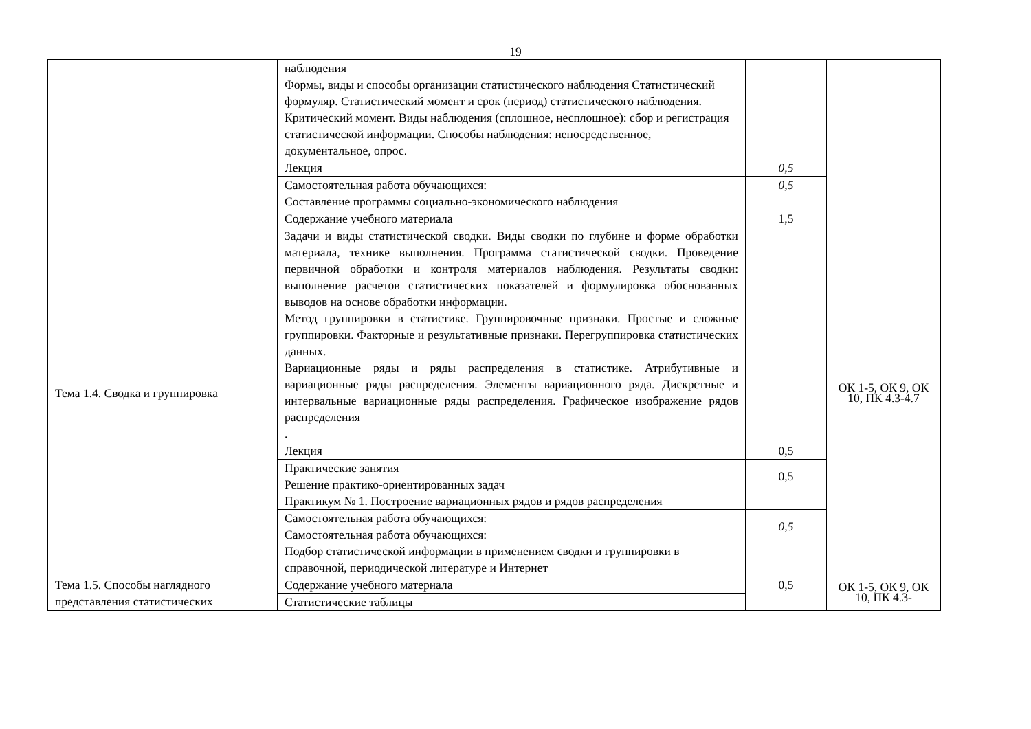19
| | наблюдения Формы, виды и способы организации статистического наблюдения Статистический формуляр. Статистический момент и срок (период) статистического наблюдения. Критический момент. Виды наблюдения (сплошное, несплошное): сбор и регистрация статистической информации. Способы наблюдения: непосредственное, документальное, опрос. | | |
| | Лекция | 0,5 | |
| | Самостоятельная работа обучающихся: Составление программы социально-экономического наблюдения | 0,5 | |
| Тема 1.4. Сводка и группировка | Содержание учебного материала | 1,5 | ОК 1-5, ОК 9, ОК 10, ПК 4.3-4.7 |
| | Задачи и виды статистической сводки. Виды сводки по глубине и форме обработки материала, технике выполнения. Программа статистической сводки. Проведение первичной обработки и контроля материалов наблюдения. Результаты сводки: выполнение расчетов статистических показателей и формулировка обоснованных выводов на основе обработки информации. Метод группировки в статистике. Группировочные признаки. Простые и сложные группировки. Факторные и результативные признаки. Перегруппировка статистических данных. Вариационные ряды и ряды распределения в статистике. Атрибутивные и вариационные ряды распределения. Элементы вариационного ряда. Дискретные и интервальные вариационные ряды распределения. Графическое изображение рядов распределения . | | |
| | Лекция | 0,5 | |
| | Практические занятия Решение практико-ориентированных задач Практикум № 1. Построение вариационных рядов и рядов распределения | 0,5 | |
| | Самостоятельная работа обучающихся: Самостоятельная работа обучающихся: Подбор статистической информации в применением сводки и группировки в справочной, периодической литературе и Интернет | 0,5 | |
| Тема 1.5. Способы наглядного представления статистических | Содержание учебного материала | 0,5 | ОК 1-5, ОК 9, ОК 10, ПК 4.3- |
| | Статистические таблицы | | |